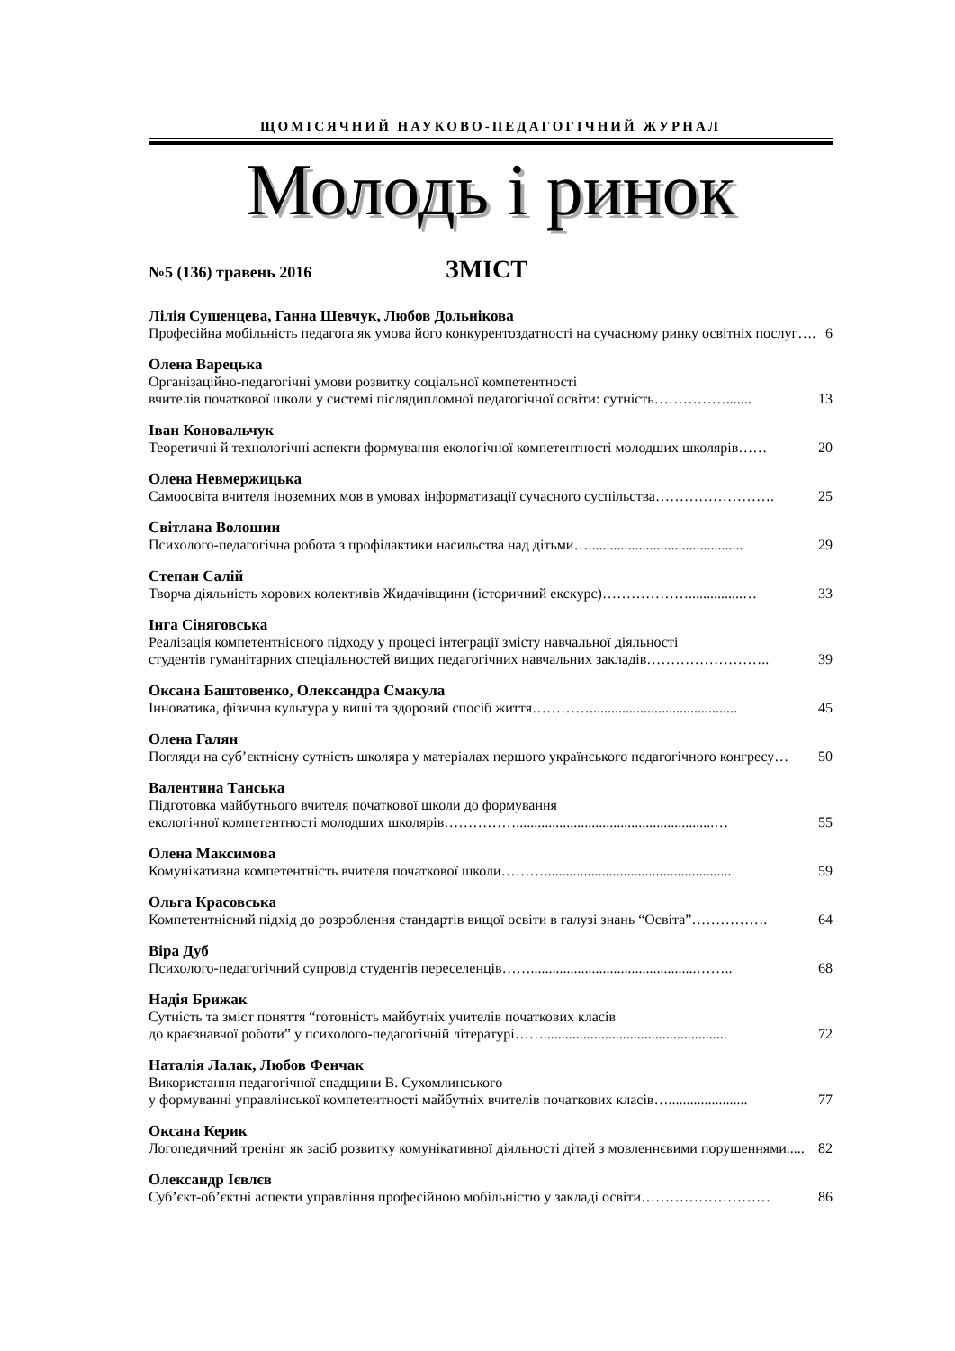ЩОМІСЯЧНИЙ НАУКОВО-ПЕДАГОГІЧНИЙ ЖУРНАЛ
Молодь і ринок
№5 (136) травень 2016 ЗМІСТ
Лілія Сушенцева, Ганна Шевчук, Любов Дольнікова
Професійна мобільність педагога як умова його конкурентоздатності на сучасному ринку освітніх послуг…. 6
Олена Варецька
Організаційно-педагогічні умови розвитку соціальної компетентності
вчителів початкової школи у системі післядипломної педагогічної освіти: сутність……………....... 13
Іван Коновальчук
Теоретичні й технологічні аспекти формування екологічної компетентності молодших школярів…… 20
Олена Невмержицька
Самоосвіта вчителя іноземних мов в умовах інформатизації сучасного суспільства……………………. 25
Світлана Волошин
Психолого-педагогічна робота з профілактики насильства над дітьми…........................................... 29
Степан Салій
Творча діяльність хорових колективів Жидачівщини (історичний екскурс)………………...............… 33
Інга Сіняговська
Реалізація компетентнісного підходу у процесі інтеграції змісту навчальної діяльності
студентів гуманітарних спеціальностей вищих педагогічних навчальних закладів…………………….. 39
Оксана Баштовенко, Олександра Смакула
Інноватика, фізична культура у виші та здоровий спосіб життя…………......................................... 45
Олена Галян
Погляди на суб’єктнісну сутність школяра у матеріалах першого українського педагогічного конгресу… 50
Валентина Танська
Підготовка майбутнього вчителя початкової школи до формування
екологічної компетентності молодших школярів…………….......................................................… 55
Олена Максимова
Комунікативна компетентність вчителя початкової школи……….................................................... 59
Ольга Красовська
Компетентнісний підхід до розроблення стандартів вищої освіти в галузі знань “Освіта”……………. 64
Віра Дуб
Психолого-педагогічний супровід студентів переселенців……..............................................…….. 68
Надія Брижак
Сутність та зміст поняття “готовність майбутніх учителів початкових класів
до краєзнавчої роботи” у психолого-педагогічній літературі……................................................... 72
Наталія Лалак, Любов Фенчак
Використання педагогічної спадщини В. Сухомлинського
у формуванні управлінської компетентності майбутніх вчителів початкових класів…...................... 77
Оксана Керик
Логопедичний тренінг як засіб розвитку комунікативної діяльності дітей з мовленнєвими порушеннями..... 82
Олександр Ієвлєв
Суб’єкт-об’єктні аспекти управління професійною мобільністю у закладі освіти……………………… 86